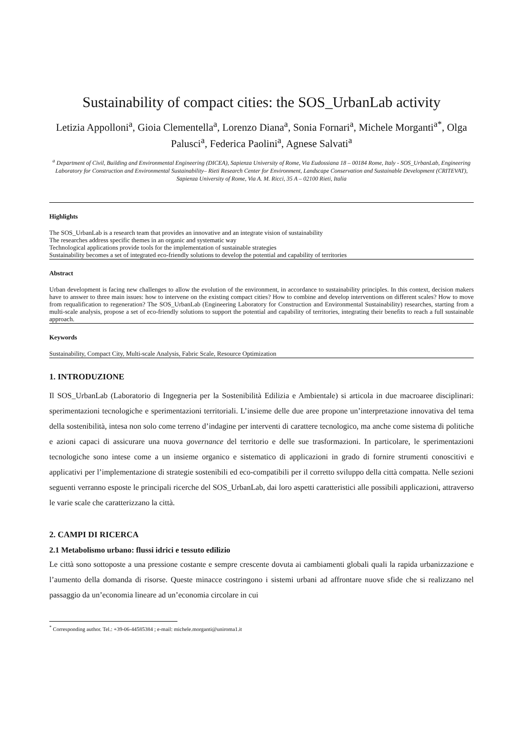Sustainability of compact cities: the SOS_UrbanLab activity
Letizia Appolloni<sup>a</sup>, Gioia Clementella<sup>a</sup>, Lorenzo Diana<sup>a</sup>, Sonia Fornari<sup>a</sup>, Michele Morganti<sup>a*</sup>, Olga Palusci<sup>a</sup>, Federica Paolini<sup>a</sup>, Agnese Salvati<sup>a</sup>
<sup>a</sup> Department of Civil, Building and Environmental Engineering (DICEA), Sapienza University of Rome, Via Eudossiana 18 – 00184 Rome, Italy - SOS_UrbanLab, Engineering Laboratory for Construction and Environmental Sustainability– Rieti Research Center for Environment, Landscape Conservation and Sustainable Development (CRITEVAT), Sapienza University of Rome, Via A. M. Ricci, 35 A – 02100 Rieti, Italia
Highlights
The SOS_UrbanLab is a research team that provides an innovative and an integrate vision of sustainability
The researches address specific themes in an organic and systematic way
Technological applications provide tools for the implementation of sustainable strategies
Sustainability becomes a set of integrated eco-friendly solutions to develop the potential and capability of territories
Abstract
Urban development is facing new challenges to allow the evolution of the environment, in accordance to sustainability principles. In this context, decision makers have to answer to three main issues: how to intervene on the existing compact cities? How to combine and develop interventions on different scales? How to move from requalification to regeneration? The SOS_UrbanLab (Engineering Laboratory for Construction and Environmental Sustainability) researches, starting from a multi-scale analysis, propose a set of eco-friendly solutions to support the potential and capability of territories, integrating their benefits to reach a full sustainable approach.
Keywords
Sustainability, Compact City, Multi-scale Analysis, Fabric Scale, Resource Optimization
1. INTRODUZIONE
Il SOS_UrbanLab (Laboratorio di Ingegneria per la Sostenibilità Edilizia e Ambientale) si articola in due macroaree disciplinari: sperimentazioni tecnologiche e sperimentazioni territoriali. L’insieme delle due aree propone un’interpretazione innovativa del tema della sostenibilità, intesa non solo come terreno d’indagine per interventi di carattere tecnologico, ma anche come sistema di politiche e azioni capaci di assicurare una nuova governance del territorio e delle sue trasformazioni. In particolare, le sperimentazioni tecnologiche sono intese come a un insieme organico e sistematico di applicazioni in grado di fornire strumenti conoscitivi e applicativi per l’implementazione di strategie sostenibili ed eco-compatibili per il corretto sviluppo della città compatta. Nelle sezioni seguenti verranno esposte le principali ricerche del SOS_UrbanLab, dai loro aspetti caratteristici alle possibili applicazioni, attraverso le varie scale che caratterizzano la città.
2. CAMPI DI RICERCA
2.1 Metabolismo urbano: flussi idrici e tessuto edilizio
Le città sono sottoposte a una pressione costante e sempre crescente dovuta ai cambiamenti globali quali la rapida urbanizzazione e l’aumento della domanda di risorse. Queste minacce costringono i sistemi urbani ad affrontare nuove sfide che si realizzano nel passaggio da un’economia lineare ad un’economia circolare in cui
<sup>*</sup> Corresponding author. Tel.: +39-06-44585384 ; e-mail: michele.morganti@uniroma1.it